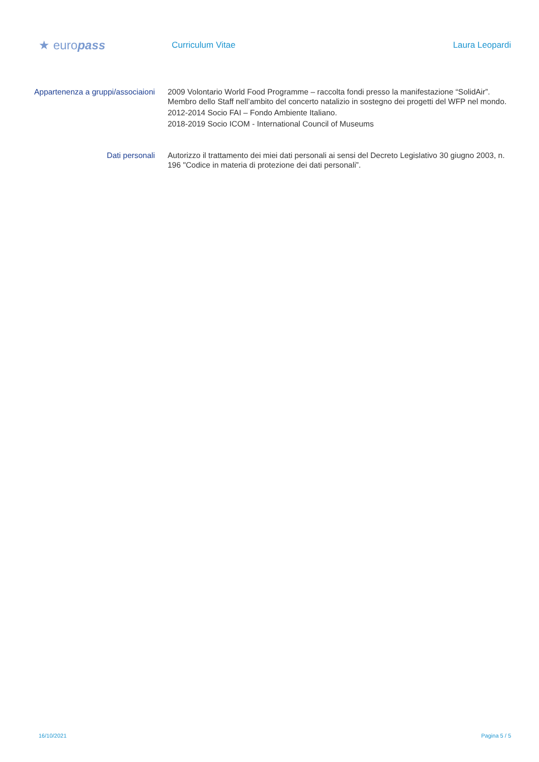★ europass
Curriculum Vitae Laura Leopardi
Appartenenza a gruppi/associaioni
2009 Volontario World Food Programme – raccolta fondi presso la manifestazione “SolidAir”. Membro dello Staff nell’ambito del concerto natalizio in sostegno dei progetti del WFP nel mondo.
2012-2014 Socio FAI – Fondo Ambiente Italiano.
2018-2019 Socio ICOM - International Council of Museums
Dati personali Autorizzo il trattamento dei miei dati personali ai sensi del Decreto Legislativo 30 giugno 2003, n. 196 "Codice in materia di protezione dei dati personali”.
16/10/2021 Pagina 5 / 5